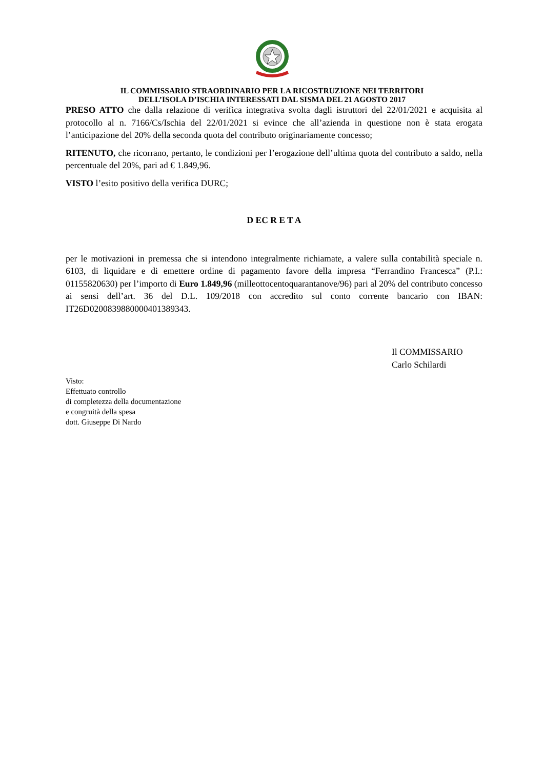IL COMMISSARIO STRAORDINARIO PER LA RICOSTRUZIONE NEI TERRITORI
DELL’ISOLA D’ISCHIA INTERESSATI DAL SISMA DEL 21 AGOSTO 2017
PRESO ATTO che dalla relazione di verifica integrativa svolta dagli istruttori del 22/01/2021 e acquisita al protocollo al n. 7166/Cs/Ischia del 22/01/2021 si evince che all’azienda in questione non è stata erogata l’anticipazione del 20% della seconda quota del contributo originariamente concesso;
RITENUTO, che ricorrano, pertanto, le condizioni per l’erogazione dell’ultima quota del contributo a saldo, nella percentuale del 20%, pari ad € 1.849,96.
VISTO l’esito positivo della verifica DURC;
D EC R E T A
per le motivazioni in premessa che si intendono integralmente richiamate, a valere sulla contabilità speciale n. 6103, di liquidare e di emettere ordine di pagamento favore della impresa “Ferrandino Francesca” (P.I.: 01155820630) per l’importo di Euro 1.849,96 (milleottocentoquarantanove/96) pari al 20% del contributo concesso ai sensi dell’art. 36 del D.L. 109/2018 con accredito sul conto corrente bancario con IBAN: IT26D0200839880000401389343.
Il COMMISSARIO
Carlo Schilardi
Visto:
Effettuato controllo
di completezza della documentazione
e congruità della spesa
dott. Giuseppe Di Nardo